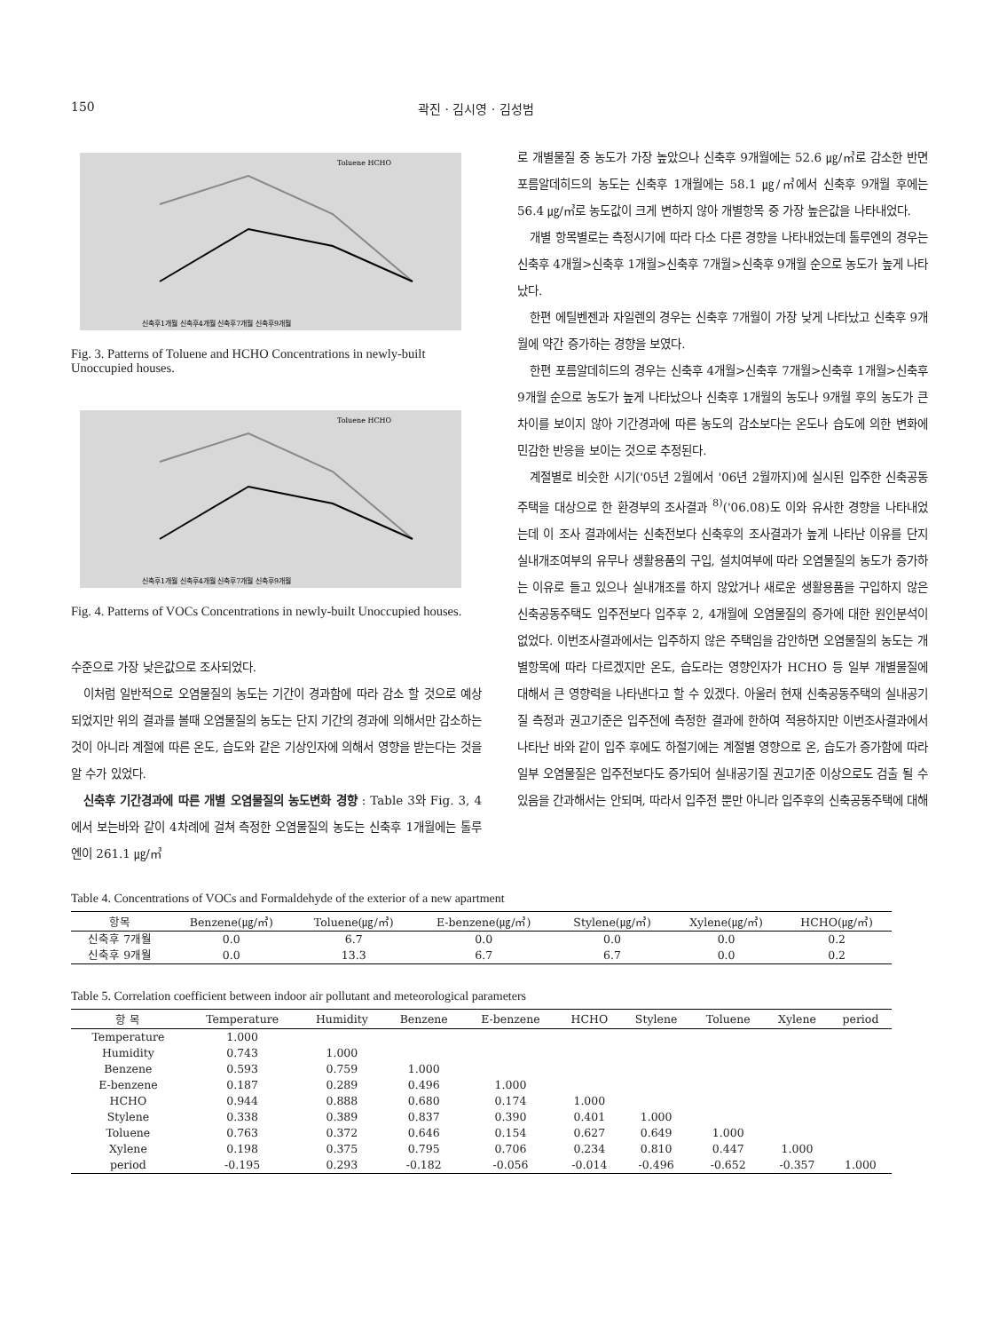150 곽진 · 김시영 · 김성범
Toluene HCHO
신축후1개월 신축후4개월 신축후7개월 신축후9개월
Fig. 3. Patterns of Toluene and HCHO Concentrations in newly-built Unoccupied houses.
Toluene HCHO
신축후1개월 신축후4개월 신축후7개월 신축후9개월
Fig. 4. Patterns of VOCs Concentrations in newly-built Unoccupied houses.
수준으로 가장 낮은값으로 조사되었다.
이처럼 일반적으로 오염물질의 농도는 기간이 경과함에 따라 감소 할 것으로 예상되었지만 위의 결과를 볼때 오염물질의 농도는 단지 기간의 경과에 의해서만 감소하는 것이 아니라 계절에 따른 온도, 습도와 같은 기상인자에 의해서 영향을 받는다는 것을 알 수가 있었다.
신축후 기간경과에 따른 개별 오염물질의 농도변화 경향 : Table 3와 Fig. 3, 4에서 보는바와 같이 4차례에 걸쳐 측정한 오염물질의 농도는 신축후 1개월에는 톨루엔이 261.1 ㎍/㎥
로 개별물질 중 농도가 가장 높았으나 신축후 9개월에는 52.6 ㎍/㎥로 감소한 반면 포름알데히드의 농도는 신축후 1개월에는 58.1 ㎍/㎥에서 신축후 9개월 후에는 56.4 ㎍/㎥로 농도값이 크게 변하지 않아 개별항목 중 가장 높은값을 나타내었다.
개별 항목별로는 측정시기에 따라 다소 다른 경향을 나타내었는데 톨루엔의 경우는 신축후 4개월>신축후 1개월>신축후 7개월>신축후 9개월 순으로 농도가 높게 나타났다.
한편 에틸벤젠과 자일렌의 경우는 신축후 7개월이 가장 낮게 나타났고 신축후 9개월에 약간 증가하는 경향을 보였다.
한편 포름알데히드의 경우는 신축후 4개월>신축후 7개월>신축후 1개월>신축후 9개월 순으로 농도가 높게 나타났으나 신축후 1개월의 농도나 9개월 후의 농도가 큰 차이를 보이지 않아 기간경과에 따른 농도의 감소보다는 온도나 습도에 의한 변화에 민감한 반응을 보이는 것으로 추정된다.
계절별로 비슷한 시기('05년 2월에서 '06년 2월까지)에 실시된 입주한 신축공동주택을 대상으로 한 환경부의 조사결과 <sup>8)</sup>('06.08)도 이와 유사한 경향을 나타내었는데 이 조사 결과에서는 신축전보다 신축후의 조사결과가 높게 나타난 이유를 단지 실내개조여부의 유무나 생활용품의 구입, 설치여부에 따라 오염물질의 농도가 증가하는 이유로 들고 있으나 실내개조를 하지 않았거나 새로운 생활용품을 구입하지 않은 신축공동주택도 입주전보다 입주후 2, 4개월에 오염물질의 증가에 대한 원인분석이 없었다. 이번조사결과에서는 입주하지 않은 주택임을 감안하면 오염물질의 농도는 개별항목에 따라 다르겠지만 온도, 습도라는 영향인자가 HCHO 등 일부 개별물질에 대해서 큰 영향력을 나타낸다고 할 수 있겠다. 아울러 현재 신축공동주택의 실내공기질 측정과 권고기준은 입주전에 측정한 결과에 한하여 적용하지만 이번조사결과에서 나타난 바와 같이 입주 후에도 하절기에는 계절별 영향으로 온, 습도가 증가함에 따라 일부 오염물질은 입주전보다도 증가되어 실내공기질 권고기준 이상으로도 검출 될 수 있음을 간과해서는 안되며, 따라서 입주전 뿐만 아니라 입주후의 신축공동주택에 대해
Table 4. Concentrations of VOCs and Formaldehyde of the exterior of a new apartment
| 항목 | Benzene(㎍/㎥) | Toluene(㎍/㎥) | E-benzene(㎍/㎥) | Stylene(㎍/㎥) | Xylene(㎍/㎥) | HCHO(㎍/㎥) |
| --- | --- | --- | --- | --- | --- | --- |
| 신축후 7개월 | 0.0 | 6.7 | 0.0 | 0.0 | 0.0 | 0.2 |
| 신축후 9개월 | 0.0 | 13.3 | 6.7 | 6.7 | 0.0 | 0.2 |
Table 5. Correlation coefficient between indoor air pollutant and meteorological parameters
| 항 목 | Temperature | Humidity | Benzene | E-benzene | HCHO | Stylene | Toluene | Xylene | period |
| --- | --- | --- | --- | --- | --- | --- | --- | --- | --- |
| Temperature | 1.000 | | | | | | | | |
| Humidity | 0.743 | 1.000 | | | | | | | |
| Benzene | 0.593 | 0.759 | 1.000 | | | | | | |
| E-benzene | 0.187 | 0.289 | 0.496 | 1.000 | | | | | |
| HCHO | 0.944 | 0.888 | 0.680 | 0.174 | 1.000 | | | | |
| Stylene | 0.338 | 0.389 | 0.837 | 0.390 | 0.401 | 1.000 | | | |
| Toluene | 0.763 | 0.372 | 0.646 | 0.154 | 0.627 | 0.649 | 1.000 | | |
| Xylene | 0.198 | 0.375 | 0.795 | 0.706 | 0.234 | 0.810 | 0.447 | 1.000 | |
| period | -0.195 | 0.293 | -0.182 | -0.056 | -0.014 | -0.496 | -0.652 | -0.357 | 1.000 |